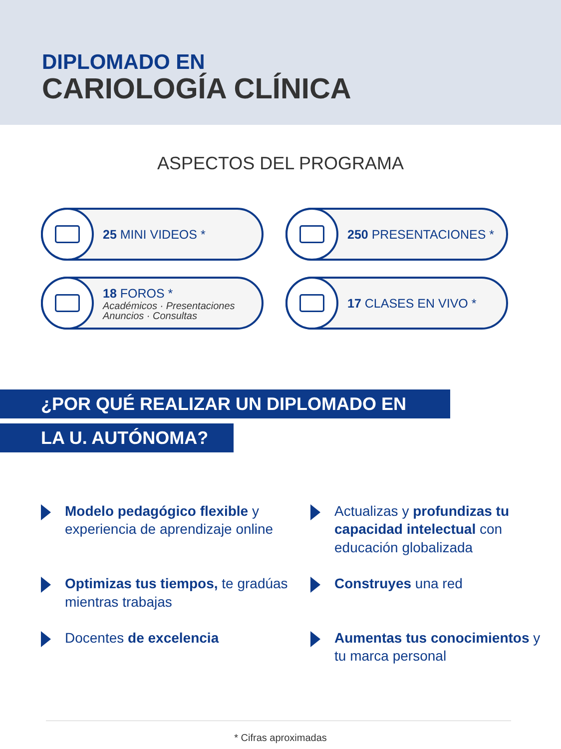DIPLOMADO EN
CARIOLOGÍA CLÍNICA
ASPECTOS DEL PROGRAMA
25 MINI VIDEOS *
250 PRESENTACIONES *
18 FOROS *
Académicos · Presentaciones
Anuncios · Consultas
17 CLASES EN VIVO *
¿POR QUÉ REALIZAR UN DIPLOMADO EN
LA U. AUTÓNOMA?
Modelo pedagógico flexible y experiencia de aprendizaje online
Actualizas y profundizas tu capacidad intelectual con educación globalizada
Optimizas tus tiempos, te gradúas mientras trabajas
Construyes una red
Docentes de excelencia
Aumentas tus conocimientos y tu marca personal
* Cifras aproximadas